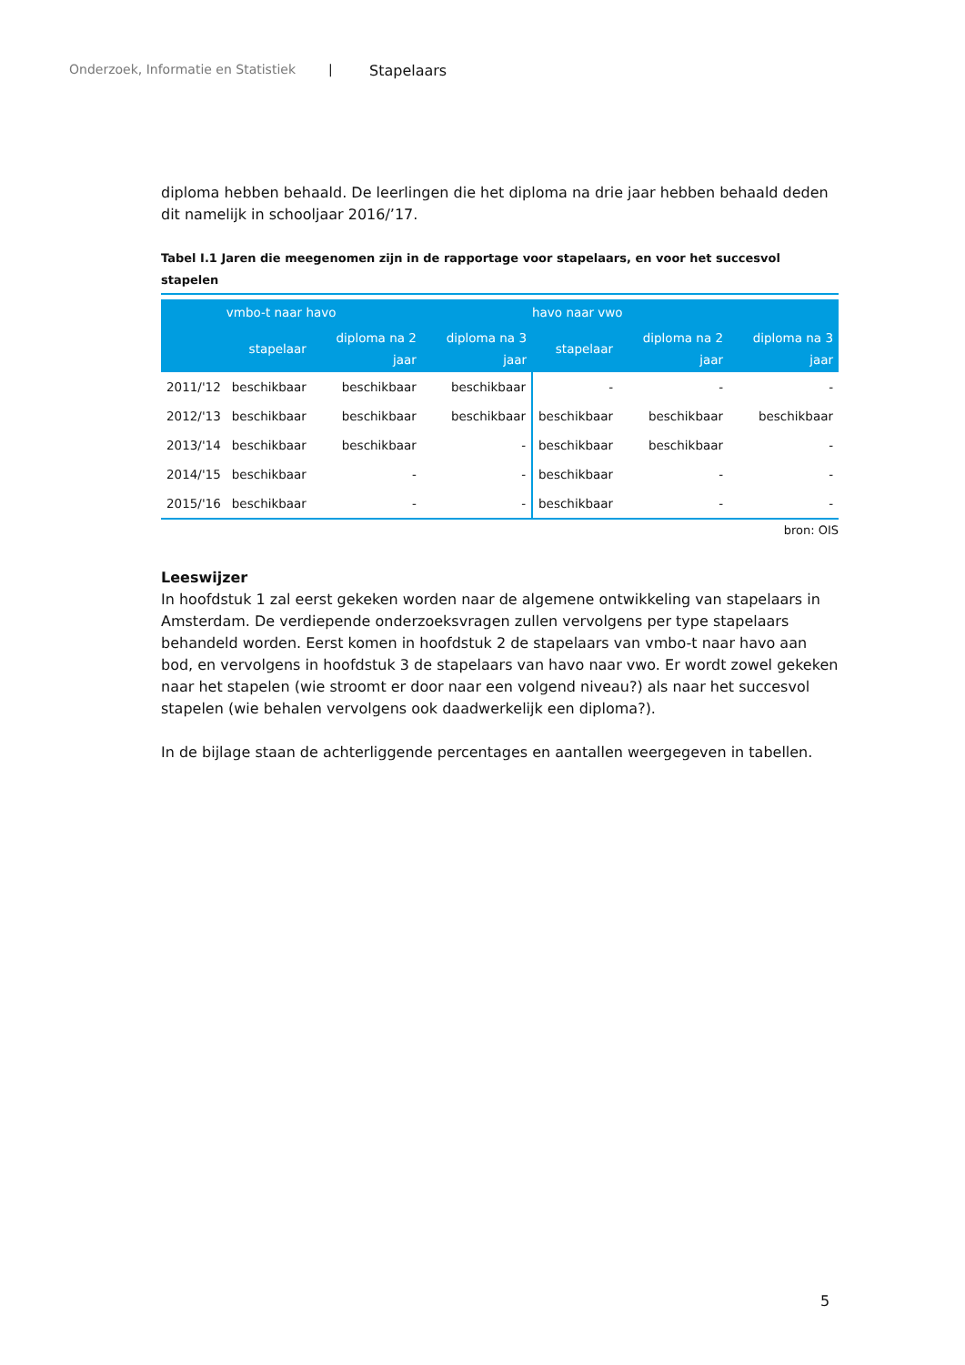Onderzoek, Informatie en Statistiek | Stapelaars
diploma hebben behaald. De leerlingen die het diploma na drie jaar hebben behaald deden dit namelijk in schooljaar 2016/’17.
Tabel I.1 Jaren die meegenomen zijn in de rapportage voor stapelaars, en voor het succesvol stapelen
| | vmbo-t naar havo | | | havo naar vwo | | |
| --- | --- | --- | --- | --- | --- | --- |
| | stapelaar | diploma na 2 jaar | diploma na 3 jaar | stapelaar | diploma na 2 jaar | diploma na 3 jaar |
| 2011/'12 | beschikbaar | beschikbaar | beschikbaar | - | - | - |
| 2012/'13 | beschikbaar | beschikbaar | beschikbaar | beschikbaar | beschikbaar | beschikbaar |
| 2013/'14 | beschikbaar | beschikbaar | - | beschikbaar | beschikbaar | - |
| 2014/'15 | beschikbaar | - | - | beschikbaar | - | - |
| 2015/'16 | beschikbaar | - | - | beschikbaar | - | - |
bron: OIS
Leeswijzer
In hoofdstuk 1 zal eerst gekeken worden naar de algemene ontwikkeling van stapelaars in Amsterdam. De verdiepende onderzoeksvragen zullen vervolgens per type stapelaars behandeld worden. Eerst komen in hoofdstuk 2 de stapelaars van vmbo-t naar havo aan bod, en vervolgens in hoofdstuk 3 de stapelaars van havo naar vwo. Er wordt zowel gekeken naar het stapelen (wie stroomt er door naar een volgend niveau?) als naar het succesvol stapelen (wie behalen vervolgens ook daadwerkelijk een diploma?).
In de bijlage staan de achterliggende percentages en aantallen weergegeven in tabellen.
5